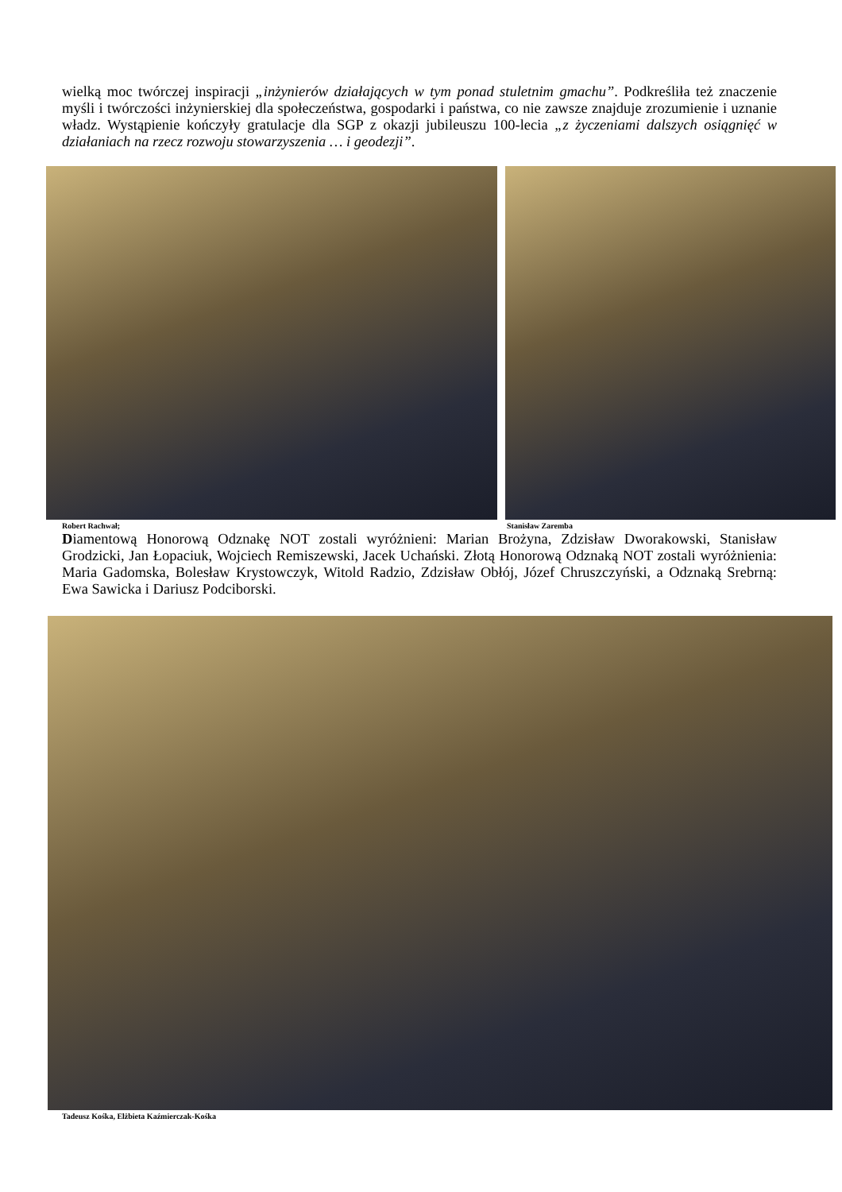wielką moc twórczej inspiracji „inżynierów działających w tym ponad stuletnim gmachu”. Podkreśliła też znaczenie myśli i twórczości inżynierskiej dla społeczeństwa, gospodarki i państwa, co nie zawsze znajduje zrozumienie i uznanie władz. Wystąpienie kończyły gratulacje dla SGP z okazji jubileuszu 100-lecia „z życzeniami dalszych osiągnięć w działaniach na rzecz rozwoju stowarzyszenia … i geodezji”.
Robert Rachwał; Stanisław Zaremba
Diamentową Honorową Odznakę NOT zostali wyróżnieni: Marian Brożyna, Zdzisław Dworakowski, Stanisław Grodzicki, Jan Łopaciuk, Wojciech Remiszewski, Jacek Uchański. Złotą Honorową Odznaką NOT zostali wyróżnienia: Maria Gadomska, Bolesław Krystowczyk, Witold Radzio, Zdzisław Obłój, Józef Chruszczyński, a Odznaką Srebrną: Ewa Sawicka i Dariusz Podciborski.
Tadeusz Kośka, Elżbieta Kaźmierczak-Kośka